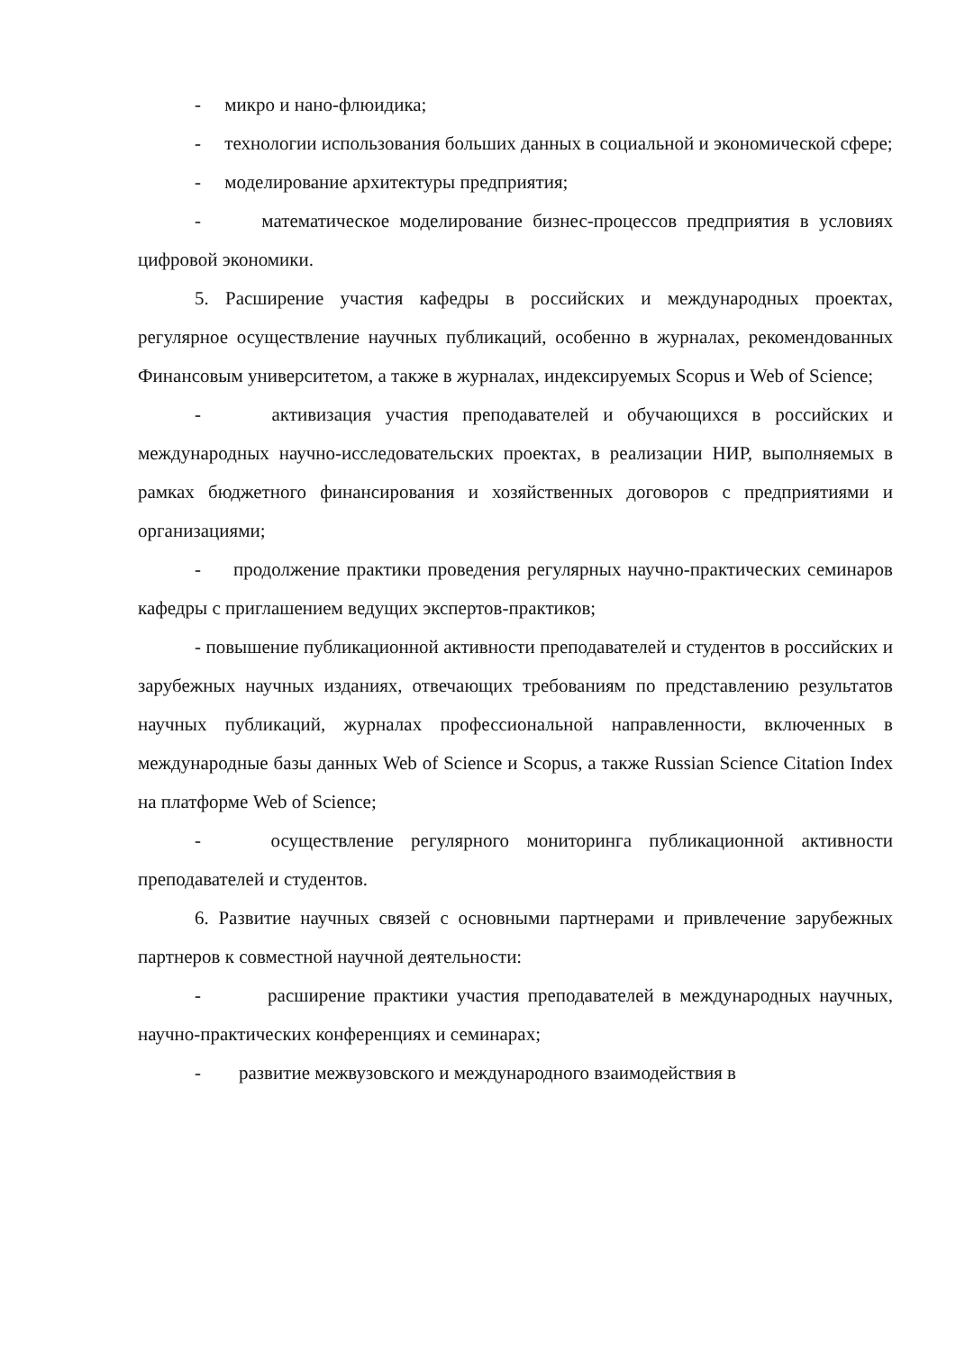- микро и нано-флюидика;
- технологии использования больших данных в социальной и экономической сфере;
- моделирование архитектуры предприятия;
- математическое моделирование бизнес-процессов предприятия в условиях цифровой экономики.
5. Расширение участия кафедры в российских и международных проектах, регулярное осуществление научных публикаций, особенно в журналах, рекомендованных Финансовым университетом, а также в журналах, индексируемых Scopus и Web of Science;
- активизация участия преподавателей и обучающихся в российских и международных научно-исследовательских проектах, в реализации НИР, выполняемых в рамках бюджетного финансирования и хозяйственных договоров с предприятиями и организациями;
- продолжение практики проведения регулярных научно-практических семинаров кафедры с приглашением ведущих экспертов-практиков;
- повышение публикационной активности преподавателей и студентов в российских и зарубежных научных изданиях, отвечающих требованиям по представлению результатов научных публикаций, журналах профессиональной направленности, включенных в международные базы данных Web of Science и Scopus, а также Russian Science Citation Index на платформе Web of Science;
- осуществление регулярного мониторинга публикационной активности преподавателей и студентов.
6. Развитие научных связей с основными партнерами и привлечение зарубежных партнеров к совместной научной деятельности:
- расширение практики участия преподавателей в международных научных, научно-практических конференциях и семинарах;
- развитие межвузовского и международного взаимодействия в